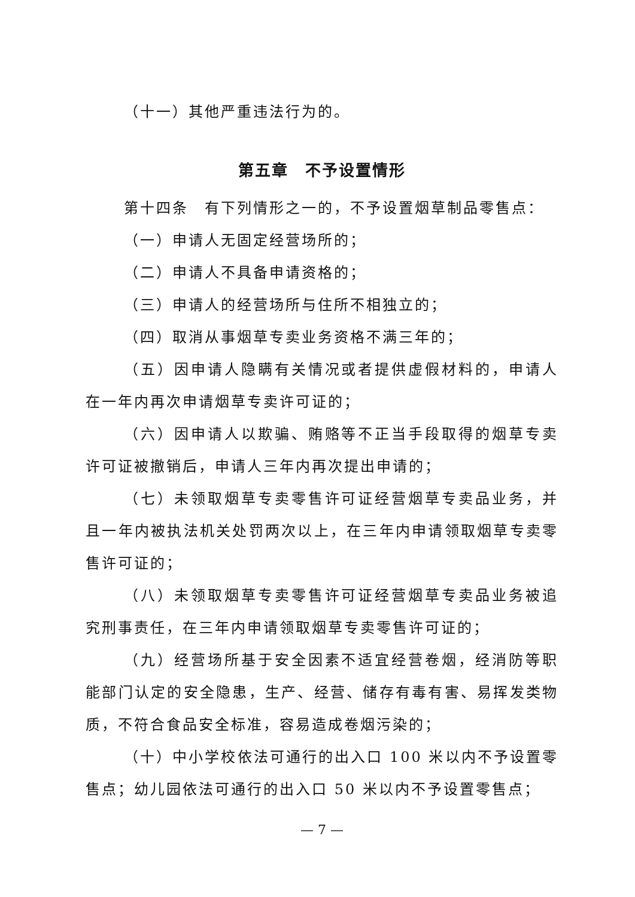（十一）其他严重违法行为的。
第五章　不予设置情形
第十四条　有下列情形之一的，不予设置烟草制品零售点：
（一）申请人无固定经营场所的；
（二）申请人不具备申请资格的；
（三）申请人的经营场所与住所不相独立的；
（四）取消从事烟草专卖业务资格不满三年的；
（五）因申请人隐瞒有关情况或者提供虚假材料的，申请人在一年内再次申请烟草专卖许可证的；
（六）因申请人以欺骗、贿赂等不正当手段取得的烟草专卖许可证被撤销后，申请人三年内再次提出申请的；
（七）未领取烟草专卖零售许可证经营烟草专卖品业务，并且一年内被执法机关处罚两次以上，在三年内申请领取烟草专卖零售许可证的；
（八）未领取烟草专卖零售许可证经营烟草专卖品业务被追究刑事责任，在三年内申请领取烟草专卖零售许可证的；
（九）经营场所基于安全因素不适宜经营卷烟，经消防等职能部门认定的安全隐患，生产、经营、储存有毒有害、易挥发类物质，不符合食品安全标准，容易造成卷烟污染的；
（十）中小学校依法可通行的出入口 100 米以内不予设置零售点；幼儿园依法可通行的出入口 50 米以内不予设置零售点；
— 7 —